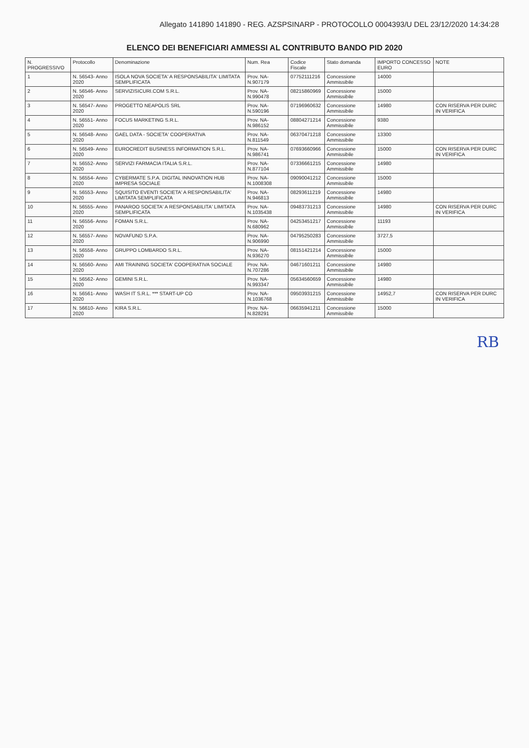Allegato 141890 141890 - REG. AZSPSINARP - PROTOCOLLO 0004393/U DEL 23/12/2020 14:34:28
ELENCO DEI BENEFICIARI AMMESSI AL CONTRIBUTO BANDO PID 2020
| N. PROGRESSIVO | Protocollo | Denominazione | Num. Rea | Codice Fiscale | Stato domanda | IMPORTO CONCESSO EURO | NOTE |
| --- | --- | --- | --- | --- | --- | --- | --- |
| 1 | N. 56543- Anno 2020 | ISOLA NOVA SOCIETA' A RESPONSABILITA' LIMITATA SEMPLIFICATA | Prov. NA- N.907179 | 07752111216 | Concessione Ammissibile | 14000 | |
| 2 | N. 56546- Anno 2020 | SERVIZISICURI.COM S.R.L. | Prov. NA- N.990478 | 08215860969 | Concessione Ammissibile | 15000 | |
| 3 | N. 56547- Anno 2020 | PROGETTO NEAPOLIS SRL | Prov. NA- N.590196 | 07196960632 | Concessione Ammissibile | 14980 | CON RISERVA PER DURC IN VERIFICA |
| 4 | N. 56551- Anno 2020 | FOCUS MARKETING S.R.L. | Prov. NA- N.986152 | 08804271214 | Concessione Ammissibile | 9380 | |
| 5 | N. 56548- Anno 2020 | GAEL DATA - SOCIETA' COOPERATIVA | Prov. NA- N.811549 | 06370471218 | Concessione Ammissibile | 13300 | |
| 6 | N. 56549- Anno 2020 | EUROCREDIT BUSINESS INFORMATION S.R.L. | Prov. NA- N.986741 | 07693660966 | Concessione Ammissibile | 15000 | CON RISERVA PER DURC IN VERIFICA |
| 7 | N. 56552- Anno 2020 | SERVIZI FARMACIA ITALIA S.R.L. | Prov. NA- N.877104 | 07336661215 | Concessione Ammissibile | 14980 | |
| 8 | N. 56554- Anno 2020 | CYBERMATE S.P.A. DIGITAL INNOVATION HUB IMPRESA SOCIALE | Prov. NA- N.1008308 | 09090041212 | Concessione Ammissibile | 15000 | |
| 9 | N. 56553- Anno 2020 | SQUISITO EVENTI SOCIETA' A RESPONSABILITA' LIMITATA SEMPLIFICATA | Prov. NA- N.946813 | 08293611219 | Concessione Ammissibile | 14980 | |
| 10 | N. 56555- Anno 2020 | PANAROO SOCIETA' A RESPONSABILITA' LIMITATA SEMPLIFICATA | Prov. NA- N.1035438 | 09483731213 | Concessione Ammissibile | 14980 | CON RISERVA PER DURC IN VERIFICA |
| 11 | N. 56556- Anno 2020 | FOMAN S.R.L. | Prov. NA- N.680962 | 04253451217 | Concessione Ammissibile | 11193 | |
| 12 | N. 56557- Anno 2020 | NOVAFUND S.P.A. | Prov. NA- N.906990 | 04795250283 | Concessione Ammissibile | 3727,5 | |
| 13 | N. 56558- Anno 2020 | GRUPPO LOMBARDO S.R.L. | Prov. NA- N.936270 | 08151421214 | Concessione Ammissibile | 15000 | |
| 14 | N. 56560- Anno 2020 | AMI TRAINING SOCIETA' COOPERATIVA SOCIALE | Prov. NA- N.707286 | 04671601211 | Concessione Ammissibile | 14980 | |
| 15 | N. 56562- Anno 2020 | GEMINI S.R.L. | Prov. NA- N.993347 | 05634560659 | Concessione Ammissibile | 14980 | |
| 16 | N. 56561- Anno 2020 | WASH IT S.R.L. *** START-UP CO | Prov. NA- N.1036768 | 09503931215 | Concessione Ammissibile | 14952,7 | CON RISERVA PER DURC IN VERIFICA |
| 17 | N. 56610- Anno 2020 | KIRA S.R.L. | Prov. NA- N.828291 | 06635941211 | Concessione Ammissibile | 15000 | |
RB